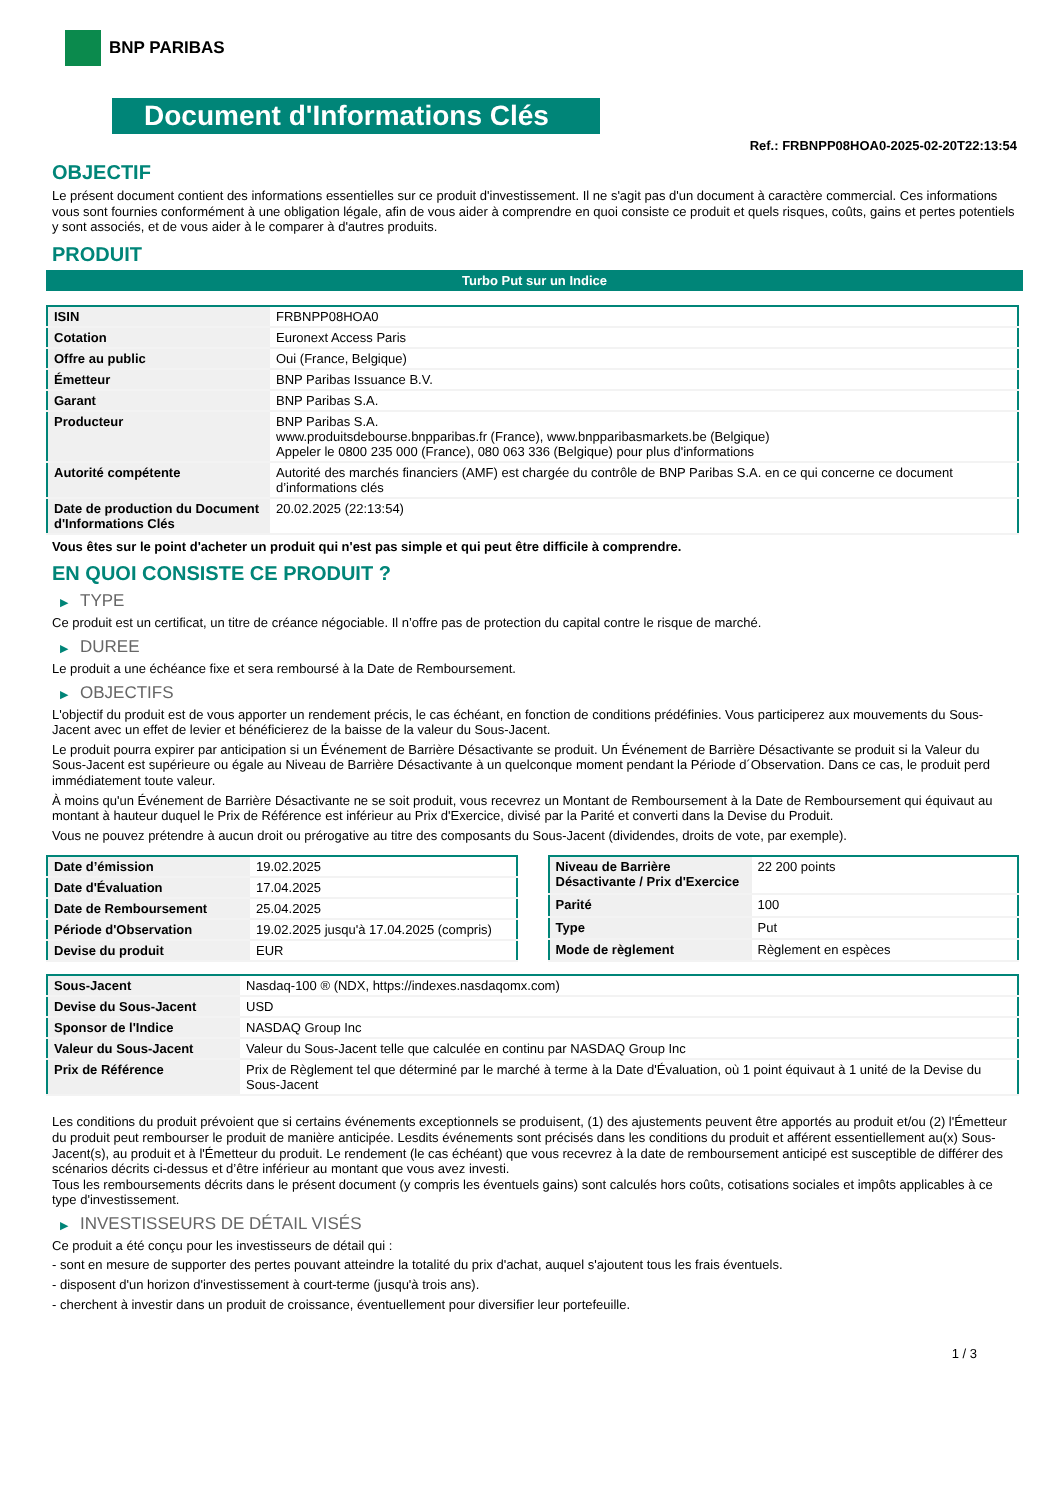BNP PARIBAS
Document d'Informations Clés
Ref.: FRBNPP08HOA0-2025-02-20T22:13:54
OBJECTIF
Le présent document contient des informations essentielles sur ce produit d'investissement. Il ne s'agit pas d'un document à caractère commercial. Ces informations vous sont fournies conformément à une obligation légale, afin de vous aider à comprendre en quoi consiste ce produit et quels risques, coûts, gains et pertes potentiels y sont associés, et de vous aider à le comparer à d'autres produits.
PRODUIT
Turbo Put sur un Indice
| ISIN | FRBNPP08HOA0 |
| Cotation | Euronext Access Paris |
| Offre au public | Oui (France, Belgique) |
| Émetteur | BNP Paribas Issuance B.V. |
| Garant | BNP Paribas S.A. |
| Producteur | BNP Paribas S.A. www.produitsdebourse.bnpparibas.fr (France), www.bnpparibasmarkets.be (Belgique) Appeler le 0800 235 000 (France), 080 063 336 (Belgique) pour plus d'informations |
| Autorité compétente | Autorité des marchés financiers (AMF) est chargée du contrôle de BNP Paribas S.A. en ce qui concerne ce document d’informations clés |
| Date de production du Document d'Informations Clés | 20.02.2025 (22:13:54) |
Vous êtes sur le point d'acheter un produit qui n'est pas simple et qui peut être difficile à comprendre.
EN QUOI CONSISTE CE PRODUIT ?
▶ TYPE
Ce produit est un certificat, un titre de créance négociable. Il n’offre pas de protection du capital contre le risque de marché.
▶ DUREE
Le produit a une échéance fixe et sera remboursé à la Date de Remboursement.
▶ OBJECTIFS
L'objectif du produit est de vous apporter un rendement précis, le cas échéant, en fonction de conditions prédéfinies. Vous participerez aux mouvements du Sous-Jacent avec un effet de levier et bénéficierez de la baisse de la valeur du Sous-Jacent.
Le produit pourra expirer par anticipation si un Événement de Barrière Désactivante se produit. Un Événement de Barrière Désactivante se produit si la Valeur du Sous-Jacent est supérieure ou égale au Niveau de Barrière Désactivante à un quelconque moment pendant la Période d´Observation. Dans ce cas, le produit perd immédiatement toute valeur.
À moins qu'un Événement de Barrière Désactivante ne se soit produit, vous recevrez un Montant de Remboursement à la Date de Remboursement qui équivaut au montant à hauteur duquel le Prix de Référence est inférieur au Prix d'Exercice, divisé par la Parité et converti dans la Devise du Produit.
Vous ne pouvez prétendre à aucun droit ou prérogative au titre des composants du Sous-Jacent (dividendes, droits de vote, par exemple).
| Date d’émission | 19.02.2025 |
| Date d'Évaluation | 17.04.2025 |
| Date de Remboursement | 25.04.2025 |
| Période d'Observation | 19.02.2025 jusqu'à 17.04.2025 (compris) |
| Devise du produit | EUR |
| Niveau de Barrière Désactivante / Prix d'Exercice | 22 200 points |
| Parité | 100 |
| Type | Put |
| Mode de règlement | Règlement en espèces |
| Sous-Jacent | Nasdaq-100 ® (NDX, https://indexes.nasdaqomx.com) |
| Devise du Sous-Jacent | USD |
| Sponsor de l'Indice | NASDAQ Group Inc |
| Valeur du Sous-Jacent | Valeur du Sous-Jacent telle que calculée en continu par NASDAQ Group Inc |
| Prix de Référence | Prix de Règlement tel que déterminé par le marché à terme à la Date d'Évaluation, où 1 point équivaut à 1 unité de la Devise du Sous-Jacent |
Les conditions du produit prévoient que si certains événements exceptionnels se produisent, (1) des ajustements peuvent être apportés au produit et/ou (2) l'Émetteur du produit peut rembourser le produit de manière anticipée. Lesdits événements sont précisés dans les conditions du produit et afférent essentiellement au(x) Sous-Jacent(s), au produit et à l'Émetteur du produit. Le rendement (le cas échéant) que vous recevrez à la date de remboursement anticipé est susceptible de différer des scénarios décrits ci-dessus et d’être inférieur au montant que vous avez investi.
Tous les remboursements décrits dans le présent document (y compris les éventuels gains) sont calculés hors coûts, cotisations sociales et impôts applicables à ce type d'investissement.
▶ INVESTISSEURS DE DÉTAIL VISÉS
Ce produit a été conçu pour les investisseurs de détail qui :
- sont en mesure de supporter des pertes pouvant atteindre la totalité du prix d'achat, auquel s'ajoutent tous les frais éventuels.
- disposent d'un horizon d'investissement à court-terme (jusqu'à trois ans).
- cherchent à investir dans un produit de croissance, éventuellement pour diversifier leur portefeuille.
1 / 3